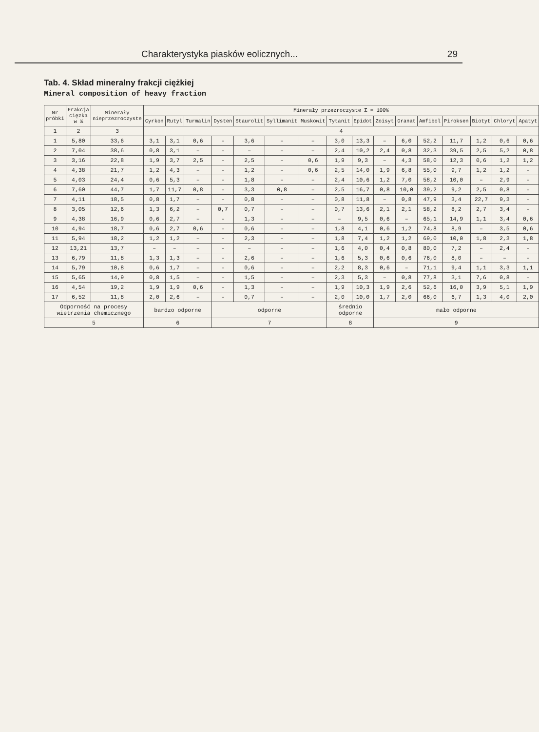Charakterystyka piasków eolicznych... 29
Tab. 4. Skład mineralny frakcji ciężkiej
Mineral composition of heavy fraction
| Nr próbki | Frakcja cięzka w % | Minerały nieprzezroczyste | Minerały przezroczyste Σ = 100% | | | | | | | | | | | | | | | |
| --- | --- | --- | --- | --- | --- | --- | --- | --- | --- | --- | --- | --- | --- | --- | --- | --- | --- | --- |
| | | | Cyrkon | Rutyl | Turmalin | Dysten | Staurolit | Syllimanit | Muskowit | Tytanit | Epidot | Zoisyt | Granat | Amfibol | Piroksen | Biotyt | Chloryt | Apatyt |
| 1 | 2 | 3 | 4 | | | | | | | | | | | | | | | |
| 1 | 5,80 | 33,6 | 3,1 | 3,1 | 0,6 | – | 3,6 | – | – | 3,0 | 13,3 | – | 6,0 | 52,2 | 11,7 | 1,2 | 0,6 | 0,6 |
| 2 | 7,04 | 38,6 | 0,8 | 3,1 | – | – | – | – | – | 2,4 | 10,2 | 2,4 | 0,8 | 32,3 | 39,5 | 2,5 | 5,2 | 0,8 |
| 3 | 3,16 | 22,8 | 1,9 | 3,7 | 2,5 | – | 2,5 | – | 0,6 | 1,9 | 9,3 | – | 4,3 | 58,0 | 12,3 | 0,6 | 1,2 | 1,2 |
| 4 | 4,38 | 21,7 | 1,2 | 4,3 | – | – | 1,2 | – | 0,6 | 2,5 | 14,0 | 1,9 | 6,8 | 55,0 | 9,7 | 1,2 | 1,2 | – |
| 5 | 4,03 | 24,4 | 0,6 | 5,3 | – | – | 1,8 | – | – | 2,4 | 10,6 | 1,2 | 7,0 | 58,2 | 10,0 | – | 2,9 | – |
| 6 | 7,60 | 44,7 | 1,7 | 11,7 | 0,8 | – | 3,3 | 0,8 | – | 2,5 | 16,7 | 0,8 | 10,0 | 39,2 | 9,2 | 2,5 | 0,8 | – |
| 7 | 4,11 | 18,5 | 0,8 | 1,7 | – | – | 0,8 | – | – | 0,8 | 11,8 | – | 0,8 | 47,9 | 3,4 | 22,7 | 9,3 | – |
| 8 | 3,05 | 12,6 | 1,3 | 6,2 | – | 0,7 | 0,7 | – | – | 0,7 | 13,6 | 2,1 | 2,1 | 58,2 | 8,2 | 2,7 | 3,4 | – |
| 9 | 4,38 | 16,9 | 0,6 | 2,7 | – | – | 1,3 | – | – | – | 9,5 | 0,6 | – | 65,1 | 14,9 | 1,1 | 3,4 | 0,6 |
| 10 | 4,94 | 18,7 | 0,6 | 2,7 | 0,6 | – | 0,6 | – | – | 1,8 | 4,1 | 0,6 | 1,2 | 74,8 | 8,9 | – | 3,5 | 0,6 |
| 11 | 5,94 | 18,2 | 1,2 | 1,2 | – | – | 2,3 | – | – | 1,8 | 7,4 | 1,2 | 1,2 | 69,0 | 10,0 | 1,8 | 2,3 | 1,8 |
| 12 | 13,21 | 13,7 | – | – | – | – | – | – | – | 1,6 | 4,0 | 0,4 | 0,8 | 80,0 | 7,2 | – | 2,4 | – |
| 13 | 6,79 | 11,8 | 1,3 | 1,3 | – | – | 2,6 | – | – | 1,6 | 5,3 | 0,6 | 0,6 | 76,0 | 8,0 | – | – | – |
| 14 | 5,79 | 10,8 | 0,6 | 1,7 | – | – | 0,6 | – | – | 2,2 | 8,3 | 0,6 | – | 71,1 | 9,4 | 1,1 | 3,3 | 1,1 |
| 15 | 5,65 | 14,9 | 0,8 | 1,5 | – | – | 1,5 | – | – | 2,3 | 5,3 | – | 0,8 | 77,8 | 3,1 | 7,6 | 0,8 | – |
| 16 | 4,54 | 19,2 | 1,9 | 1,9 | 0,6 | – | 1,3 | – | – | 1,9 | 10,3 | 1,9 | 2,6 | 52,6 | 16,0 | 3,9 | 5,1 | 1,9 |
| 17 | 6,52 | 11,8 | 2,0 | 2,6 | – | – | 0,7 | – | – | 2,0 | 10,0 | 1,7 | 2,0 | 66,0 | 6,7 | 1,3 | 4,0 | 2,0 |
| Odporność na procesy wietrzenia chemicznego | | | bardzo odporne | | | odporne | | | | średnio odporne | | mało odporne | | | | | | |
| 5 | | | 6 | | | 7 | | | | 8 | | 9 | | | | | | |